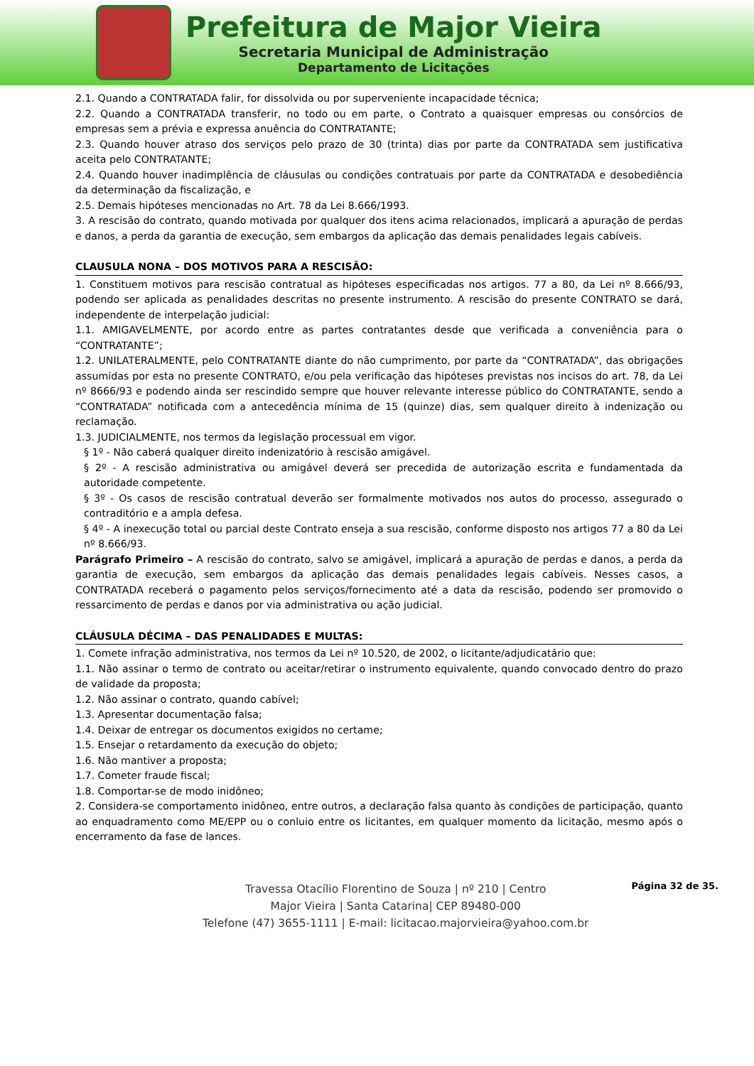Prefeitura de Major Vieira
Secretaria Municipal de Administração
Departamento de Licitações
2.1. Quando a CONTRATADA falir, for dissolvida ou por superveniente incapacidade técnica;
2.2. Quando a CONTRATADA transferir, no todo ou em parte, o Contrato a quaisquer empresas ou consórcios de empresas sem a prévia e expressa anuência do CONTRATANTE;
2.3. Quando houver atraso dos serviços pelo prazo de 30 (trinta) dias por parte da CONTRATADA sem justificativa aceita pelo CONTRATANTE;
2.4. Quando houver inadimplência de cláusulas ou condições contratuais por parte da CONTRATADA e desobediência da determinação da fiscalização, e
2.5. Demais hipóteses mencionadas no Art. 78 da Lei 8.666/1993.
3. A rescisão do contrato, quando motivada por qualquer dos itens acima relacionados, implicará a apuração de perdas e danos, a perda da garantia de execução, sem embargos da aplicação das demais penalidades legais cabíveis.
CLAUSULA NONA – DOS MOTIVOS PARA A RESCISÃO:
1. Constituem motivos para rescisão contratual as hipóteses especificadas nos artigos. 77 a 80, da Lei nº 8.666/93, podendo ser aplicada as penalidades descritas no presente instrumento. A rescisão do presente CONTRATO se dará, independente de interpelação judicial:
1.1. AMIGAVELMENTE, por acordo entre as partes contratantes desde que verificada a conveniência para o “CONTRATANTE”;
1.2. UNILATERALMENTE, pelo CONTRATANTE diante do não cumprimento, por parte da “CONTRATADA”, das obrigações assumidas por esta no presente CONTRATO, e/ou pela verificação das hipóteses previstas nos incisos do art. 78, da Lei nº 8666/93 e podendo ainda ser rescindido sempre que houver relevante interesse público do CONTRATANTE, sendo a “CONTRATADA” notificada com a antecedência mínima de 15 (quinze) dias, sem qualquer direito à indenização ou reclamação.
1.3. JUDICIALMENTE, nos termos da legislação processual em vigor.
§ 1º - Não caberá qualquer direito indenizatório à rescisão amigável.
§ 2º - A rescisão administrativa ou amigável deverá ser precedida de autorização escrita e fundamentada da autoridade competente.
§ 3º - Os casos de rescisão contratual deverão ser formalmente motivados nos autos do processo, assegurado o contraditório e a ampla defesa.
§ 4º - A inexecução total ou parcial deste Contrato enseja a sua rescisão, conforme disposto nos artigos 77 a 80 da Lei nº 8.666/93.
Parágrafo Primeiro – A rescisão do contrato, salvo se amigável, implicará a apuração de perdas e danos, a perda da garantia de execução, sem embargos da aplicação das demais penalidades legais cabíveis. Nesses casos, a CONTRATADA receberá o pagamento pelos serviços/fornecimento até a data da rescisão, podendo ser promovido o ressarcimento de perdas e danos por via administrativa ou ação judicial.
CLÁUSULA DÉCIMA – DAS PENALIDADES E MULTAS:
1. Comete infração administrativa, nos termos da Lei nº 10.520, de 2002, o licitante/adjudicatário que:
1.1. Não assinar o termo de contrato ou aceitar/retirar o instrumento equivalente, quando convocado dentro do prazo de validade da proposta;
1.2. Não assinar o contrato, quando cabível;
1.3. Apresentar documentação falsa;
1.4. Deixar de entregar os documentos exigidos no certame;
1.5. Ensejar o retardamento da execução do objeto;
1.6. Não mantiver a proposta;
1.7. Cometer fraude fiscal;
1.8. Comportar-se de modo inidôneo;
2. Considera-se comportamento inidôneo, entre outros, a declaração falsa quanto às condições de participação, quanto ao enquadramento como ME/EPP ou o conluio entre os licitantes, em qualquer momento da licitação, mesmo após o encerramento da fase de lances.
Travessa Otacílio Florentino de Souza | nº 210 | Centro
Major Vieira | Santa Catarina| CEP 89480-000
Telefone (47) 3655-1111 | E-mail: licitacao.majorvieira@yahoo.com.br
Página 32 de 35.